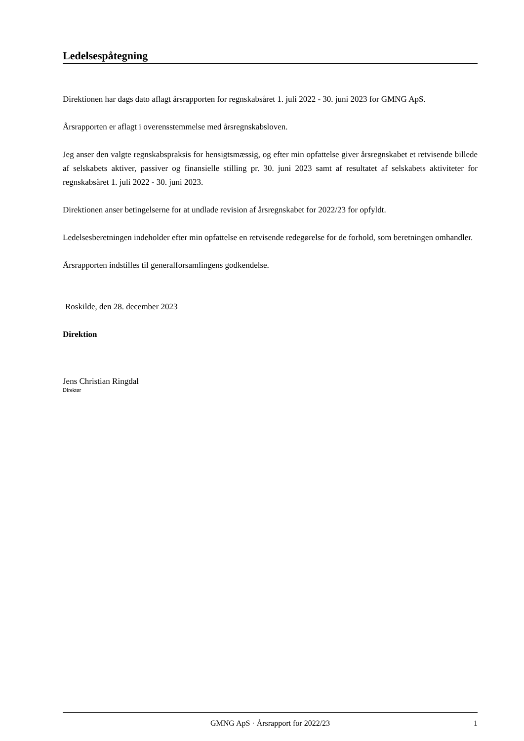Ledelsespåtegning
Direktionen har dags dato aflagt årsrapporten for regnskabsåret 1. juli 2022 - 30. juni 2023 for GMNG ApS.
Årsrapporten er aflagt i overensstemmelse med årsregnskabsloven.
Jeg anser den valgte regnskabspraksis for hensigtsmæssig, og efter min opfattelse giver årsregnskabet et retvisende billede af selskabets aktiver, passiver og finansielle stilling pr. 30. juni 2023 samt af resultatet af selskabets aktiviteter for regnskabsåret 1. juli 2022 - 30. juni 2023.
Direktionen anser betingelserne for at undlade revision af årsregnskabet for 2022/23 for opfyldt.
Ledelsesberetningen indeholder efter min opfattelse en retvisende redegørelse for de forhold, som beretningen omhandler.
Årsrapporten indstilles til generalforsamlingens godkendelse.
Roskilde, den 28. december 2023
Direktion
Jens Christian Ringdal
Direktør
GMNG ApS · Årsrapport for 2022/23 1